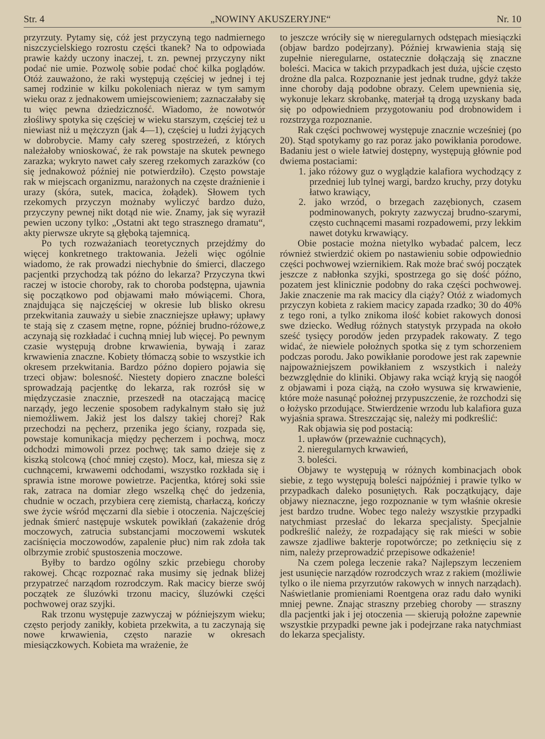Str. 4 „NOWINY AKUSZERYJNE“Nr. 10
przyrzuty. Pytamy się, cóż jest przyczyną tego nadmiernego niszczycielskiego rozrostu części tkanek? Na to odpowiada prawie każdy uczony inaczej, t. zn. pewnej przyczyny nikt podać nie umie. Pozwolę sobie podać choć kilka poglądów. Otóż zauważono, że raki występują częściej w jednej i tej samej rodzinie w kilku pokoleniach nieraz w tym samym wieku oraz z jednakowem umiejscowieniem; zaznaczałaby się tu więc pewna dziedziczność. Wiadomo, że nowotwór złośliwy spotyka się częściej w wieku starszym, częściej też u niewiast niż u mężczyzn (jak 4—1), częściej u ludzi żyjących w dobrobycie. Mamy cały szereg spostrzeżeń, z których należałoby wnioskować, że rak powstaje na skutek pewnego zarazka; wykryto nawet cały szereg rzekomych zarazków (co się jednakowoż później nie potwierdziło). Często powstaje rak w miejscach organizmu, narażonych na częste draźnienie i urazy (skóra, sutek, macica, żołądek). Słowem tych rzekomych przyczyn możnaby wyliczyć bardzo dużo, przyczyny pewnej nikt dotąd nie wie. Znamy, jak się wyraził pewien uczony tylko: „Ostatni akt tego strasznego dramatu“, akty pierwsze ukryte są głęboką tajemnicą.
Po tych rozważaniach teoretycznych przejdźmy do więcej konkretnego traktowania. Jeżeli więc ogólnie wiadomo, że rak prowadzi niechybnie do śmierci, dlaczego pacjentki przychodzą tak późno do lekarza? Przyczyna tkwi raczej w istocie choroby, rak to choroba podstępna, ujawnia się początkowo pod objawami mało mówiącemi. Chora, znajdująca się najczęściej w okresie lub blisko okresu przekwitania zauważy u siebie znaczniejsze upławy; upławy te stają się z czasem mętne, ropne, później brudno-różowe,z aczynają się rozkładać i cuchną mniej lub więcej. Po pewnym czasie występują drobne krwawienia, bywają i zaraz krwawienia znaczne. Kobiety tłómaczą sobie to wszystkie ich okresem przekwitania. Bardzo późno dopiero pojawia się trzeci objaw: bolesność. Niestety dopiero znaczne boleści sprowadzają pacjentkę do lekarza, rak rozrósł się w międzyczasie znacznie, przeszedł na otaczającą macicę narządy, jego leczenie sposobem radykalnym stało się już niemożliwem. Jakiż jest los dalszy takiej chorej? Rak przechodzi na pęcherz, przenika jego ściany, rozpada się, powstaje komunikacja między pęcherzem i pochwą, mocz odchodzi mimowoli przez pochwę; tak samo dzieje się z kiszką stolcową (choć mniej często). Mocz, kał, miesza się z cuchnącemi, krwawemi odchodami, wszystko rozkłada się i sprawia istne morowe powietrze. Pacjentka, której soki ssie rak, zatraca na domiar złego wszelką chęć do jedzenia, chudnie w oczach, przybiera cerę ziemistą, charłaczą, kończy swe życie wśród męczarni dla siebie i otoczenia. Najczęściej jednak śmierć następuje wskutek powikłań (zakażenie dróg moczowych, zatrucia substancjami moczowemi wskutek zaciśnięcia moczowodów, zapalenie płuc) nim rak zdoła tak olbrzymie zrobić spustoszenia moczowe.
Byłby to bardzo ogólny szkic przebiegu choroby rakowej. Chcąc rozpoznać raka musimy się jednak bliżej przypatrzeć narządom rozrodczym. Rak macicy bierze swój początek ze śluzówki trzonu macicy, śluzówki części pochwowej oraz szyjki.
Rak trzonu występuje zazwyczaj w późniejszym wieku; często perjody zanikły, kobieta przekwita, a tu zaczynają się nowe krwawienia, często narazie w okresach miesiączkowych. Kobieta ma wrażenie, że
to jeszcze wróciły się w nieregularnych odstępach miesiączki (objaw bardzo podejrzany). Później krwawienia stają się zupełnie nieregularne, ostatecznie dołączają się znaczne boleści. Macica w takich przypadkach jest duża, ujście często drożne dla palca. Rozpoznanie jest jednak trudne, gdyż także inne choroby dają podobne obrazy. Celem upewnienia się, wykonuje lekarz skrobankę, materjał tą drogą uzyskany bada się po odpowiedniem przygotowaniu pod drobnowidem i rozstrzyga rozpoznanie.
Rak części pochwowej występuje znacznie wcześniej (po 20). Stąd spotykamy go raz poraz jako powikłania porodowe. Badaniu jest o wiele łatwiej dostępny, występują głównie pod dwiema postaciami:
1. jako różowy guz o wyglądzie kalafiora wychodzący z przedniej lub tylnej wargi, bardzo kruchy, przy dotyku łatwo krawiący,
2. jako wrzód, o brzegach zazębionych, czasem podminowanych, pokryty zazwyczaj brudno-szarymi, często cuchnącemi masami rozpadowemi, przy lekkim nawet dotyku krwawiący.
Obie postacie można nietylko wybadać palcem, lecz również stwierdzić okiem po nastawieniu sobie odpowiednio części pochwowej wziernikiem. Rak może brać swój początek jeszcze z nabłonka szyjki, spostrzega go się dość późno, pozatem jest klinicznie podobny do raka części pochwowej. Jakie znaczenie ma rak macicy dla ciąży? Otóż z wiadomych przyczyn kobieta z rakiem macicy zapada rzadko; 30 do 40% z tego roni, a tylko znikoma ilość kobiet rakowych donosi swe dziecko. Według różnych statystyk przypada na około sześć tysięcy porodów jeden przypadek rakowaty. Z tego widać, że niewiele położnych spotka się z tym schorzeniem podczas porodu. Jako powikłanie porodowe jest rak zapewnie najpoważniejszem powikłaniem z wszystkich i należy bezwzględnie do kliniki. Objawy raka wciąż kryją się naogół z objawami i poza ciążą, na czoło wysuwa się krwawienie, które może nasunąć położnej przypuszczenie, że rozchodzi się o łożysko przodujące. Stwierdzenie wrzodu lub kalafiora guza wyjaśnia sprawa. Streszczając się, należy mi podkreślić:
Rak objawia się pod postacią:
1. upławów (przeważnie cuchnących),
2. nieregularnych krwawień,
3. boleści.
Objawy te występują w różnych kombinacjach obok siebie, z tego występują boleści najpóźniej i prawie tylko w przypadkach daleko posuniętych. Rak początkujący, daje objawy nieznaczne, jego rozpoznanie w tym właśnie okresie jest bardzo trudne. Wobec tego należy wszystkie przypadki natychmiast przesłać do lekarza specjalisty. Specjalnie podkreślić należy, że rozpadający się rak mieści w sobie zawsze zjadliwe bakterje ropotwórcze; po zetknięciu się z nim, należy przeprowadzić przepisowe odkażenie!
Na czem polega leczenie raka? Najlepszym leczeniem jest usunięcie narządów rozrodczych wraz z rakiem (możliwie tylko o ile niema przyrzutów rakowych w innych narządach). Naświetlanie promieniami Roentgena oraz radu dało wyniki mniej pewne. Znając straszny przebieg choroby — straszny dla pacjentki jak i jej otoczenia — skierują położne zapewnie wszystkie przypadki pewne jak i podejrzane raka natychmiast do lekarza specjalisty.